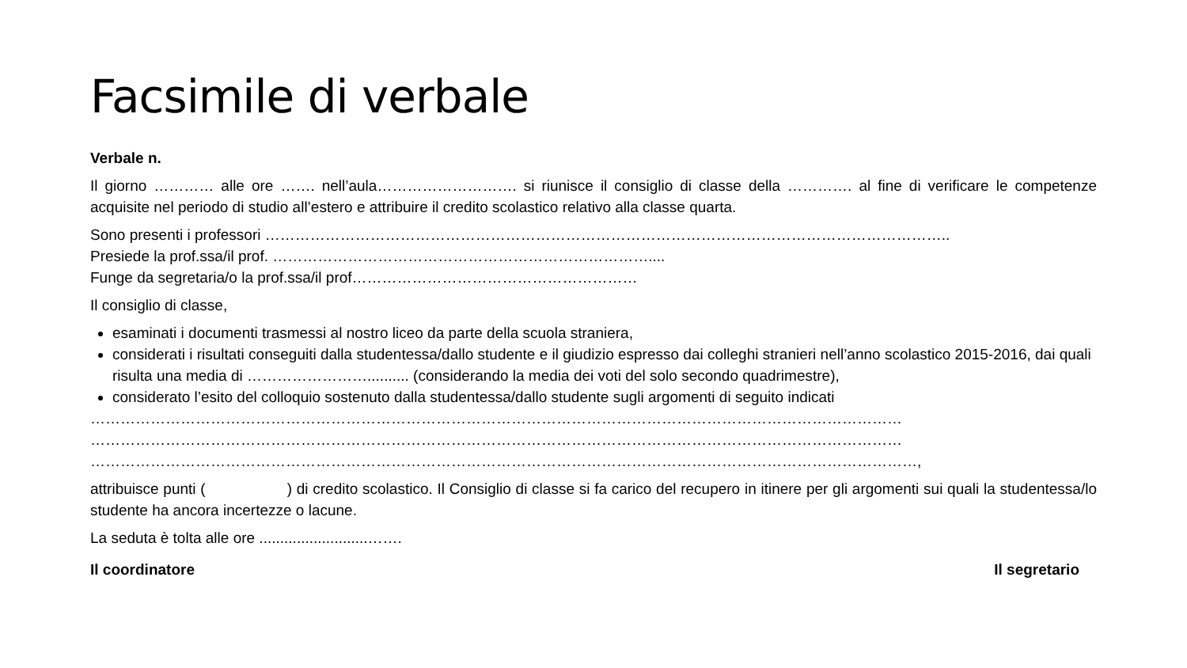Facsimile di verbale
Verbale n.
Il giorno ………… alle ore ……. nell’aula………………………. si riunisce il consiglio di classe della …………. al fine di verificare le competenze acquisite nel periodo di studio all’estero e attribuire il credito scolastico relativo alla classe quarta.
Sono presenti i professori ………………………………………………………………………………………………………………………..
Presiede la prof.ssa/il prof. …………………………………………………………………....
Funge da segretaria/o la prof.ssa/il prof…………………………………………………
Il consiglio di classe,
esaminati i documenti trasmessi al nostro liceo da parte della scuola straniera,
considerati i risultati conseguiti dalla studentessa/dallo studente e il giudizio espresso dai colleghi stranieri nell’anno scolastico 2015-2016, dai quali risulta una media di …………………….......... (considerando la media dei voti del solo secondo quadrimestre),
considerato l’esito del colloquio sostenuto dalla studentessa/dallo studente sugli argomenti di seguito indicati
………………………………………………………………………………………………………………………………………………
………………………………………………………………………………………………………………………………………………
…………………………………………………………………………………………………………………………………………………,
attribuisce punti ( ) di credito scolastico. Il Consiglio di classe si fa carico del recupero in itinere per gli argomenti sui quali la studentessa/lo studente ha ancora incertezze o lacune.
La seduta è tolta alle ore ..........................…….
Il coordinatore Il segretario